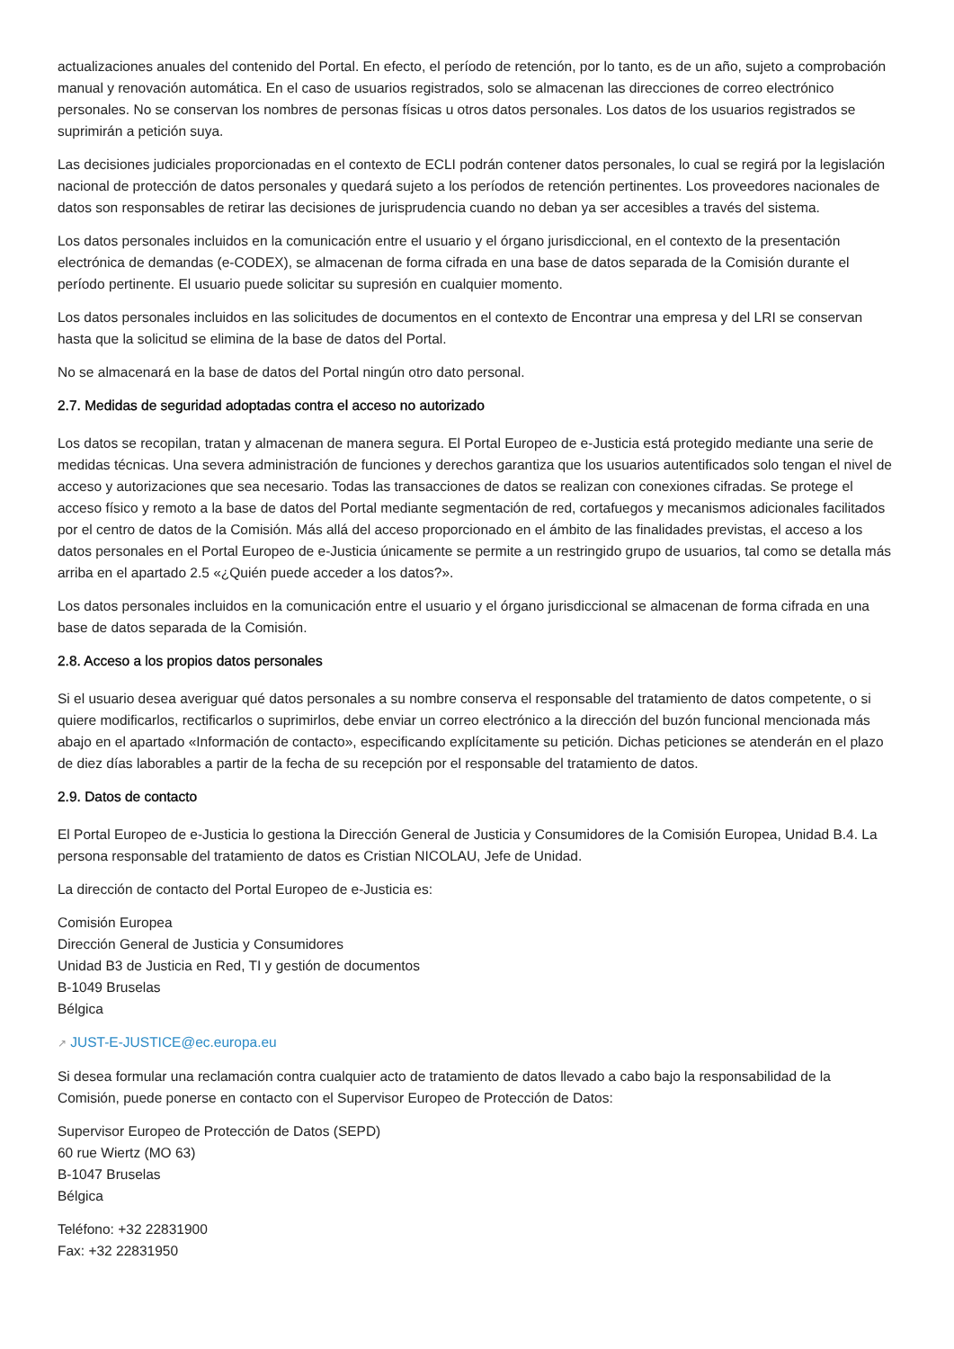actualizaciones anuales del contenido del Portal. En efecto, el período de retención, por lo tanto, es de un año, sujeto a comprobación manual y renovación automática. En el caso de usuarios registrados, solo se almacenan las direcciones de correo electrónico personales. No se conservan los nombres de personas físicas u otros datos personales. Los datos de los usuarios registrados se suprimirán a petición suya.
Las decisiones judiciales proporcionadas en el contexto de ECLI podrán contener datos personales, lo cual se regirá por la legislación nacional de protección de datos personales y quedará sujeto a los períodos de retención pertinentes. Los proveedores nacionales de datos son responsables de retirar las decisiones de jurisprudencia cuando no deban ya ser accesibles a través del sistema.
Los datos personales incluidos en la comunicación entre el usuario y el órgano jurisdiccional, en el contexto de la presentación electrónica de demandas (e-CODEX), se almacenan de forma cifrada en una base de datos separada de la Comisión durante el período pertinente. El usuario puede solicitar su supresión en cualquier momento.
Los datos personales incluidos en las solicitudes de documentos en el contexto de Encontrar una empresa y del LRI se conservan hasta que la solicitud se elimina de la base de datos del Portal.
No se almacenará en la base de datos del Portal ningún otro dato personal.
2.7. Medidas de seguridad adoptadas contra el acceso no autorizado
Los datos se recopilan, tratan y almacenan de manera segura. El Portal Europeo de e-Justicia está protegido mediante una serie de medidas técnicas. Una severa administración de funciones y derechos garantiza que los usuarios autentificados solo tengan el nivel de acceso y autorizaciones que sea necesario. Todas las transacciones de datos se realizan con conexiones cifradas. Se protege el acceso físico y remoto a la base de datos del Portal mediante segmentación de red, cortafuegos y mecanismos adicionales facilitados por el centro de datos de la Comisión. Más allá del acceso proporcionado en el ámbito de las finalidades previstas, el acceso a los datos personales en el Portal Europeo de e-Justicia únicamente se permite a un restringido grupo de usuarios, tal como se detalla más arriba en el apartado 2.5 «¿Quién puede acceder a los datos?».
Los datos personales incluidos en la comunicación entre el usuario y el órgano jurisdiccional se almacenan de forma cifrada en una base de datos separada de la Comisión.
2.8. Acceso a los propios datos personales
Si el usuario desea averiguar qué datos personales a su nombre conserva el responsable del tratamiento de datos competente, o si quiere modificarlos, rectificarlos o suprimirlos, debe enviar un correo electrónico a la dirección del buzón funcional mencionada más abajo en el apartado «Información de contacto», especificando explícitamente su petición. Dichas peticiones se atenderán en el plazo de diez días laborables a partir de la fecha de su recepción por el responsable del tratamiento de datos.
2.9. Datos de contacto
El Portal Europeo de e-Justicia lo gestiona la Dirección General de Justicia y Consumidores de la Comisión Europea, Unidad B.4. La persona responsable del tratamiento de datos es Cristian NICOLAU, Jefe de Unidad.
La dirección de contacto del Portal Europeo de e-Justicia es:
Comisión Europea
Dirección General de Justicia y Consumidores
Unidad B3 de Justicia en Red, TI y gestión de documentos
B-1049 Bruselas
Bélgica
↗ JUST-E-JUSTICE@ec.europa.eu
Si desea formular una reclamación contra cualquier acto de tratamiento de datos llevado a cabo bajo la responsabilidad de la Comisión, puede ponerse en contacto con el Supervisor Europeo de Protección de Datos:
Supervisor Europeo de Protección de Datos (SEPD)
60 rue Wiertz (MO 63)
B-1047 Bruselas
Bélgica
Teléfono: +32 22831900
Fax: +32 22831950